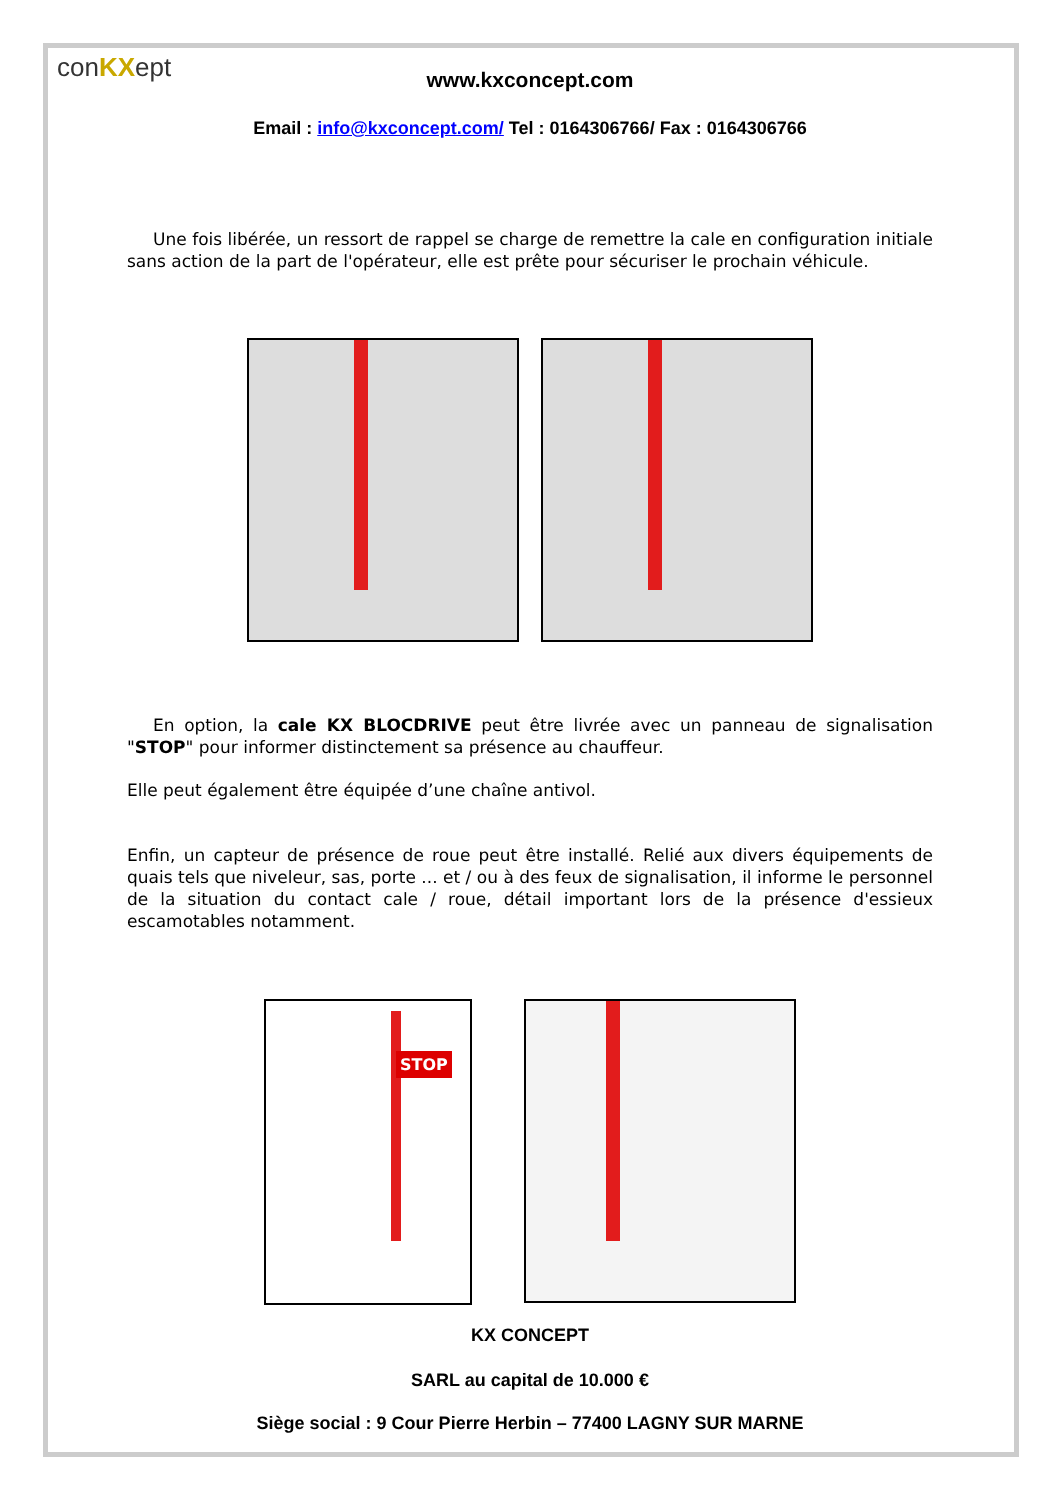conKXept
www.kxconcept.com
Email : info@kxconcept.com/ Tel : 0164306766/ Fax : 0164306766
Une fois libérée, un ressort de rappel se charge de remettre la cale en configuration initiale sans action de la part de l'opérateur, elle est prête pour sécuriser le prochain véhicule.
En option, la cale KX BLOCDRIVE peut être livrée avec un panneau de signalisation "STOP" pour informer distinctement sa présence au chauffeur.
Elle peut également être équipée d’une chaîne antivol.
Enfin, un capteur de présence de roue peut être installé. Relié aux divers équipements de quais tels que niveleur, sas, porte ... et / ou à des feux de signalisation, il informe le personnel de la situation du contact cale / roue, détail important lors de la présence d'essieux escamotables notamment.
STOP
KX CONCEPT
SARL au capital de 10.000 €
Siège social : 9 Cour Pierre Herbin – 77400 LAGNY SUR MARNE